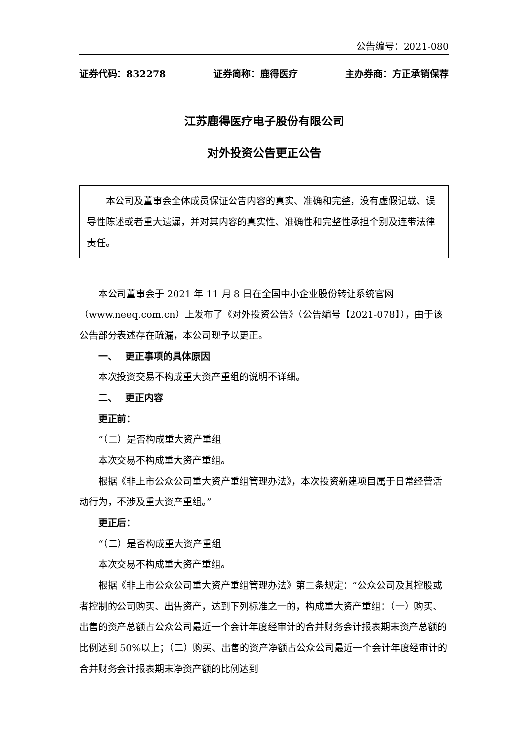公告编号：2021-080
证券代码：832278 证券简称：鹿得医疗 主办券商：方正承销保荐
江苏鹿得医疗电子股份有限公司
对外投资公告更正公告
本公司及董事会全体成员保证公告内容的真实、准确和完整，没有虚假记载、误导性陈述或者重大遗漏，并对其内容的真实性、准确性和完整性承担个别及连带法律责任。
本公司董事会于 2021 年 11 月 8 日在全国中小企业股份转让系统官网（www.neeq.com.cn）上发布了《对外投资公告》（公告编号【2021-078】），由于该公告部分表述存在疏漏，本公司现予以更正。
一、　 更正事项的具体原因
本次投资交易不构成重大资产重组的说明不详细。
二、　 更正内容
更正前：
“（二）是否构成重大资产重组
本次交易不构成重大资产重组。
根据《非上市公众公司重大资产重组管理办法》，本次投资新建项目属于日常经营活动行为，不涉及重大资产重组。”
更正后：
“（二）是否构成重大资产重组
本次交易不构成重大资产重组。
根据《非上市公众公司重大资产重组管理办法》第二条规定：“公众公司及其控股或者控制的公司购买、出售资产，达到下列标准之一的，构成重大资产重组：（一）购买、出售的资产总额占公众公司最近一个会计年度经审计的合并财务会计报表期末资产总额的比例达到 50%以上；（二）购买、出售的资产净额占公众公司最近一个会计年度经审计的合并财务会计报表期末净资产额的比例达到